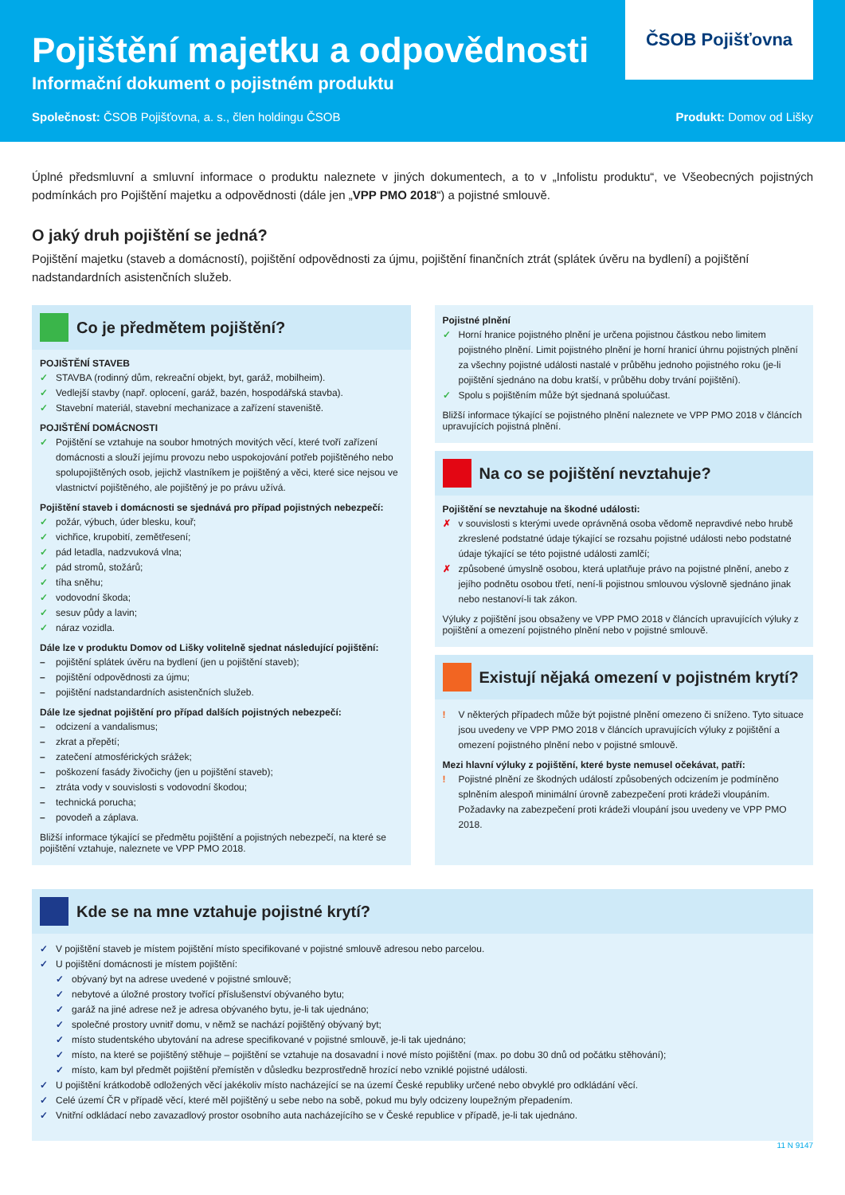Pojištění majetku a odpovědnosti
Informační dokument o pojistném produktu
Společnost: ČSOB Pojišťovna, a. s., člen holdingu ČSOB Produkt: Domov od Lišky
ČSOB Pojišťovna
Úplné předsmluvní a smluvní informace o produktu naleznete v jiných dokumentech, a to v „Infolistu produktu“, ve Všeobecných pojistných podmínkách pro Pojištění majetku a odpovědnosti (dále jen „VPP PMO 2018“) a pojistné smlouvě.
O jaký druh pojištění se jedná?
Pojištění majetku (staveb a domácností), pojištění odpovědnosti za újmu, pojištění finančních ztrát (splátek úvěru na bydlení) a pojištění nadstandardních asistenčních služeb.
Co je předmětem pojištění?
POJIŠTĚNÍ STAVEB
✓ STAVBA (rodinný dům, rekreační objekt, byt, garáž, mobilheim).
✓ Vedlejší stavby (např. oplocení, garáž, bazén, hospodářská stavba).
✓ Stavební materiál, stavební mechanizace a zařízení staveniště.
POJIŠTĚNÍ DOMÁCNOSTI
✓ Pojištění se vztahuje na soubor hmotných movitých věcí, které tvoří zařízení domácnosti a slouží jejímu provozu nebo uspokojování potřeb pojištěného nebo spolupojištěných osob, jejichž vlastníkem je pojištěný a věci, které sice nejsou ve vlastnictví pojištěného, ale pojištěný je po právu užívá.
Pojištění staveb i domácnosti se sjednává pro případ pojistných nebezpečí:
✓ požár, výbuch, úder blesku, kouř;
✓ vichřice, krupobití, zemětřesení;
✓ pád letadla, nadzvuková vlna;
✓ pád stromů, stožárů;
✓ tíha sněhu;
✓ vodovodní škoda;
✓ sesuv půdy a lavin;
✓ náraz vozidla.
Dále lze v produktu Domov od Lišky volitelně sjednat následující pojištění:
– pojištění splátek úvěru na bydlení (jen u pojištění staveb);
– pojištění odpovědnosti za újmu;
– pojištění nadstandardních asistenčních služeb.
Dále lze sjednat pojištění pro případ dalších pojistných nebezpečí:
– odcizení a vandalismus;
– zkrat a přepětí;
– zatečení atmosférických srážek;
– poškození fasády živočichy (jen u pojištění staveb);
– ztráta vody v souvislosti s vodovodní škodou;
– technická porucha;
– povodeň a záplava.
Bližší informace týkající se předmětu pojištění a pojistných nebezpečí, na které se pojištění vztahuje, naleznete ve VPP PMO 2018.
Pojistné plnění
✓ Horní hranice pojistného plnění je určena pojistnou částkou nebo limitem pojistného plnění. Limit pojistného plnění je horní hranicí úhrnu pojistných plnění za všechny pojistné události nastalé v průběhu jednoho pojistného roku (je-li pojištění sjednáno na dobu kratší, v průběhu doby trvání pojištění).
✓ Spolu s pojištěním může být sjednaná spoluúčast.
Bližší informace týkající se pojistného plnění naleznete ve VPP PMO 2018 v článcích upravujících pojistná plnění.
Na co se pojištění nevztahuje?
Pojištění se nevztahuje na škodné události:
✗ v souvislosti s kterými uvede oprávněná osoba vědomě nepravdivé nebo hrubě zkreslené podstatné údaje týkající se rozsahu pojistné události nebo podstatné údaje týkající se této pojistné události zamlčí;
✗ způsobené úmyslně osobou, která uplatňuje právo na pojistné plnění, anebo z jejího podnětu osobou třetí, není-li pojistnou smlouvou výslovně sjednáno jinak nebo nestanoví-li tak zákon.
Výluky z pojištění jsou obsaženy ve VPP PMO 2018 v článcích upravujících výluky z pojištění a omezení pojistného plnění nebo v pojistné smlouvě.
Existují nějaká omezení v pojistném krytí?
! V některých případech může být pojistné plnění omezeno či sníženo. Tyto situace jsou uvedeny ve VPP PMO 2018 v článcích upravujících výluky z pojištění a omezení pojistného plnění nebo v pojistné smlouvě.
Mezi hlavní výluky z pojištění, které byste nemusel očekávat, patří:
! Pojistné plnění ze škodných událostí způsobených odcizením je podmíněno splněním alespoň minimální úrovně zabezpečení proti krádeži vloupáním. Požadavky na zabezpečení proti krádeži vloupání jsou uvedeny ve VPP PMO 2018.
Kde se na mne vztahuje pojistné krytí?
✓ V pojištění staveb je místem pojištění místo specifikované v pojistné smlouvě adresou nebo parcelou.
✓ U pojištění domácnosti je místem pojištění:
✓ obývaný byt na adrese uvedené v pojistné smlouvě;
✓ nebytové a úložné prostory tvořící příslušenství obývaného bytu;
✓ garáž na jiné adrese než je adresa obývaného bytu, je-li tak ujednáno;
✓ společné prostory uvnitř domu, v němž se nachází pojištěný obývaný byt;
✓ místo studentského ubytování na adrese specifikované v pojistné smlouvě, je-li tak ujednáno;
✓ místo, na které se pojištěný stěhuje – pojištění se vztahuje na dosavadní i nové místo pojištění (max. po dobu 30 dnů od počátku stěhování);
✓ místo, kam byl předmět pojištění přemístěn v důsledku bezprostředně hrozící nebo vzniklé pojistné události.
✓ U pojištění krátkodobě odložených věcí jakékoliv místo nacházející se na území České republiky určené nebo obvyklé pro odkládání věcí.
✓ Celé území ČR v případě věcí, které měl pojištěný u sebe nebo na sobě, pokud mu byly odcizeny loupežným přepadením.
✓ Vnitřní odkládací nebo zavazadlový prostor osobního auta nacházejícího se v České republice v případě, je-li tak ujednáno.
11 N 9147